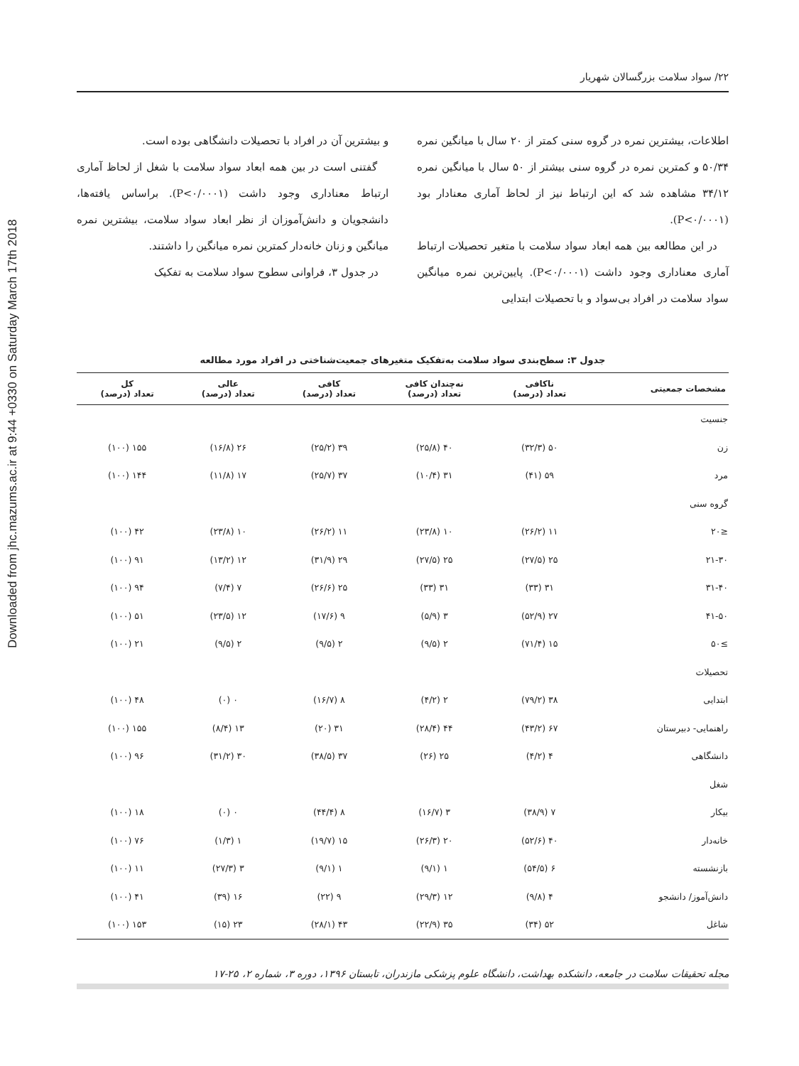Downloaded from jhc.mazums.ac.ir at 9:44 +0330 on Saturday March 17th 2018
۲۲/ سواد سلامت بزرگسالان شهریار
اطلاعات، بیشترین نمره در گروه سنی کمتر از ۲۰ سال با میانگین نمره ۵۰/۳۴ و کمترین نمره در گروه سنی بیشتر از ۵۰ سال با میانگین نمره ۳۴/۱۲ مشاهده شد که این ارتباط نیز از لحاظ آماری معنادار بود (P<۰/۰۰۰۱).
در این مطالعه بین همه ابعاد سواد سلامت با متغیر تحصیلات ارتباط آماری معناداری وجود داشت (P<۰/۰۰۰۱). پایین‌ترین نمره میانگین سواد سلامت در افراد بی‌سواد و با تحصیلات ابتدایی
و بیشترین آن در افراد با تحصیلات دانشگاهی بوده است.
گفتنی است در بین همه ابعاد سواد سلامت با شغل از لحاظ آماری ارتباط معناداری وجود داشت (P<۰/۰۰۰۱). براساس یافته‌ها، دانشجویان و دانش‌آموزان از نظر ابعاد سواد سلامت، بیشترین نمره میانگین و زنان خانه‌دار کمترین نمره میانگین را داشتند.
در جدول ۳، فراوانی سطوح سواد سلامت به تفکیک
جدول ۳: سطح‌بندی سواد سلامت به‌تفکیک متغیرهای جمعیت‌شناختی در افراد مورد مطالعه
| مشخصات جمعیتی | ناکافی تعداد (درصد) | نه‌چندان کافی تعداد (درصد) | کافی تعداد (درصد) | عالی تعداد (درصد) | کل تعداد (درصد) |
| --- | --- | --- | --- | --- | --- |
| جنسیت | | | | | |
| زن | ۵۰ (۳۲/۳) | ۴۰ (۲۵/۸) | ۳۹ (۲۵/۲) | ۲۶ (۱۶/۸) | ۱۵۵ (۱۰۰) |
| مرد | ۵۹ (۴۱) | ۳۱ (۱۰/۴) | ۳۷ (۲۵/۷) | ۱۷ (۱۱/۸) | ۱۴۴ (۱۰۰) |
| گروه سنی | | | | | |
| ≤۲۰ | ۱۱ (۲۶/۲) | ۱۰ (۲۳/۸) | ۱۱ (۲۶/۲) | ۱۰ (۲۳/۸) | ۴۲ (۱۰۰) |
| ۲۱-۳۰ | ۲۵ (۲۷/۵) | ۲۵ (۲۷/۵) | ۲۹ (۳۱/۹) | ۱۲ (۱۳/۲) | ۹۱ (۱۰۰) |
| ۳۱-۴۰ | ۳۱ (۳۳) | ۳۱ (۳۳) | ۲۵ (۲۶/۶) | ۷ (۷/۴) | ۹۴ (۱۰۰) |
| ۴۱-۵۰ | ۲۷ (۵۲/۹) | ۳ (۵/۹) | ۹ (۱۷/۶) | ۱۲ (۲۳/۵) | ۵۱ (۱۰۰) |
| ≥۵۰ | ۱۵ (۷۱/۴) | ۲ (۹/۵) | ۲ (۹/۵) | ۲ (۹/۵) | ۲۱ (۱۰۰) |
| تحصیلات | | | | | |
| ابتدایی | ۳۸ (۷۹/۲) | ۲ (۴/۲) | ۸ (۱۶/۷) | ۰ (۰) | ۴۸ (۱۰۰) |
| راهنمایی- دبیرستان | ۶۷ (۴۳/۲) | ۴۴ (۲۸/۴) | ۳۱ (۲۰) | ۱۳ (۸/۴) | ۱۵۵ (۱۰۰) |
| دانشگاهی | ۴ (۴/۲) | ۲۵ (۲۶) | ۳۷ (۳۸/۵) | ۳۰ (۳۱/۲) | ۹۶ (۱۰۰) |
| شغل | | | | | |
| بیکار | ۷ (۳۸/۹) | ۳ (۱۶/۷) | ۸ (۴۴/۴) | ۰ (۰) | ۱۸ (۱۰۰) |
| خانه‌دار | ۴۰ (۵۲/۶) | ۲۰ (۲۶/۳) | ۱۵ (۱۹/۷) | ۱ (۱/۳) | ۷۶ (۱۰۰) |
| بازنشسته | ۶ (۵۴/۵) | ۱ (۹/۱) | ۱ (۹/۱) | ۳ (۲۷/۳) | ۱۱ (۱۰۰) |
| دانش‌آموز/ دانشجو | ۴ (۹/۸) | ۱۲ (۲۹/۳) | ۹ (۲۲) | ۱۶ (۳۹) | ۴۱ (۱۰۰) |
| شاغل | ۵۲ (۳۴) | ۳۵ (۲۲/۹) | ۴۳ (۲۸/۱) | ۲۳ (۱۵) | ۱۵۳ (۱۰۰) |
مجله تحقیقات سلامت در جامعه، دانشکده بهداشت، دانشگاه علوم پزشکی مازندران، تابستان ۱۳۹۶، دوره ۳، شماره ۲، ۲۵-۱۷